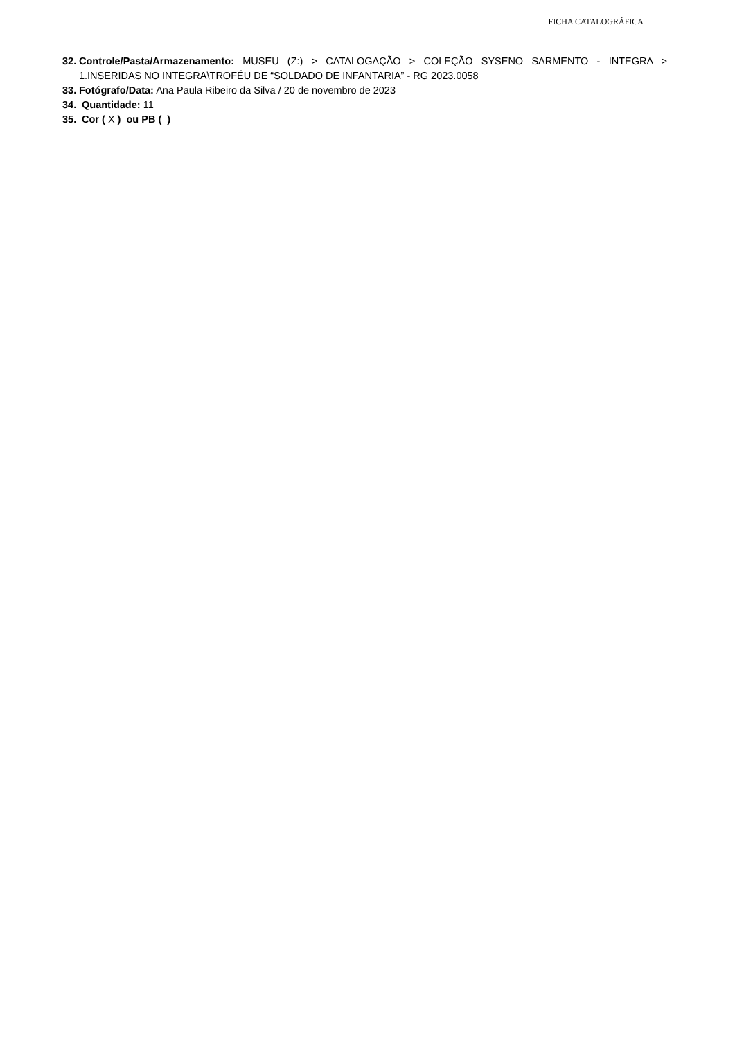FICHA CATALOGRÁFICA
32. Controle/Pasta/Armazenamento: MUSEU (Z:) > CATALOGAÇÃO > COLEÇÃO SYSENO SARMENTO - INTEGRA > 1.INSERIDAS NO INTEGRA\TROFÉU DE “SOLDADO DE INFANTARIA” - RG 2023.0058
33. Fotógrafo/Data: Ana Paula Ribeiro da Silva / 20 de novembro de 2023
34. Quantidade: 11
35. Cor ( X ) ou PB ( )